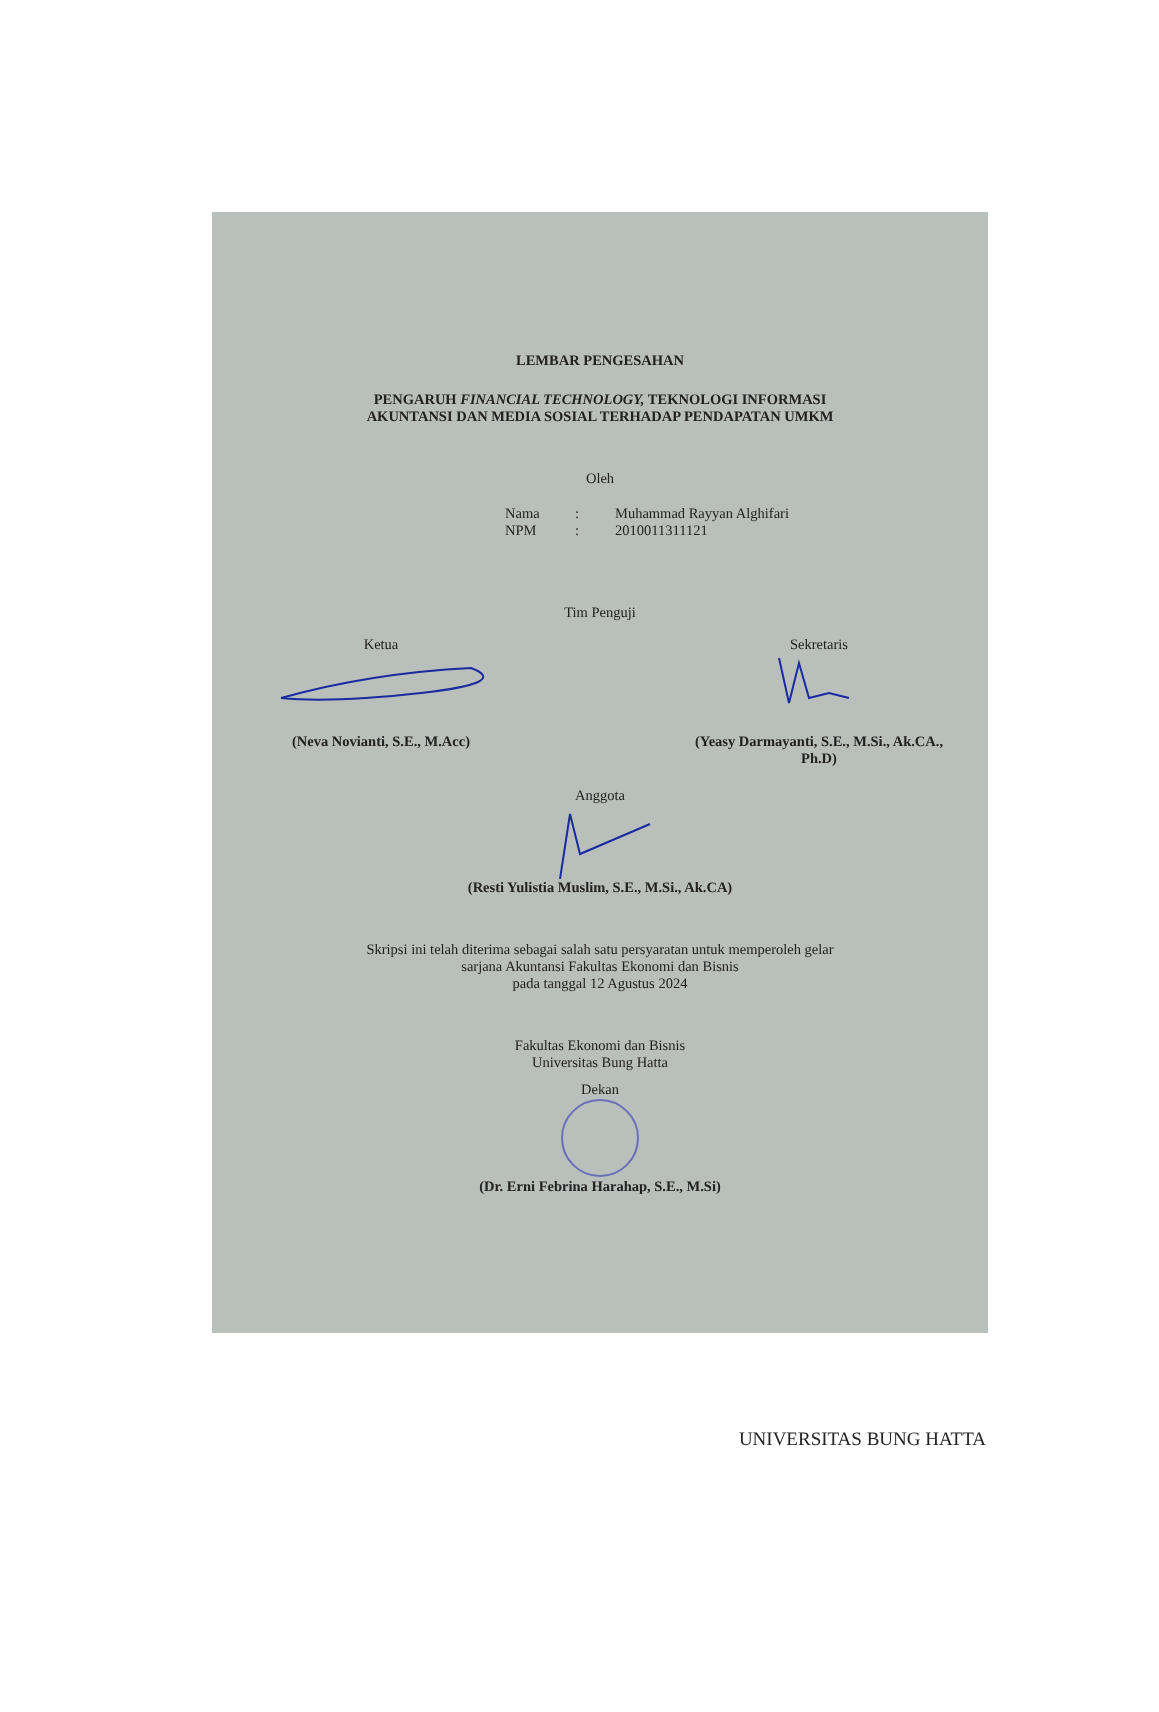LEMBAR PENGESAHAN
PENGARUH FINANCIAL TECHNOLOGY, TEKNOLOGI INFORMASI
AKUNTANSI DAN MEDIA SOSIAL TERHADAP PENDAPATAN UMKM
Oleh
Nama: Muhammad Rayyan Alghifari NPM: 2010011311121
Tim Penguji
Ketua
(Neva Novianti, S.E., M.Acc)
Sekretaris
(Yeasy Darmayanti, S.E., M.Si., Ak.CA.,
Ph.D)
Anggota
(Resti Yulistia Muslim, S.E., M.Si., Ak.CA)
Skripsi ini telah diterima sebagai salah satu persyaratan untuk memperoleh gelar
sarjana Akuntansi Fakultas Ekonomi dan Bisnis
pada tanggal 12 Agustus 2024
Fakultas Ekonomi dan Bisnis
Universitas Bung Hatta
Dekan
(Dr. Erni Febrina Harahap, S.E., M.Si)
UNIVERSITAS BUNG HATTA